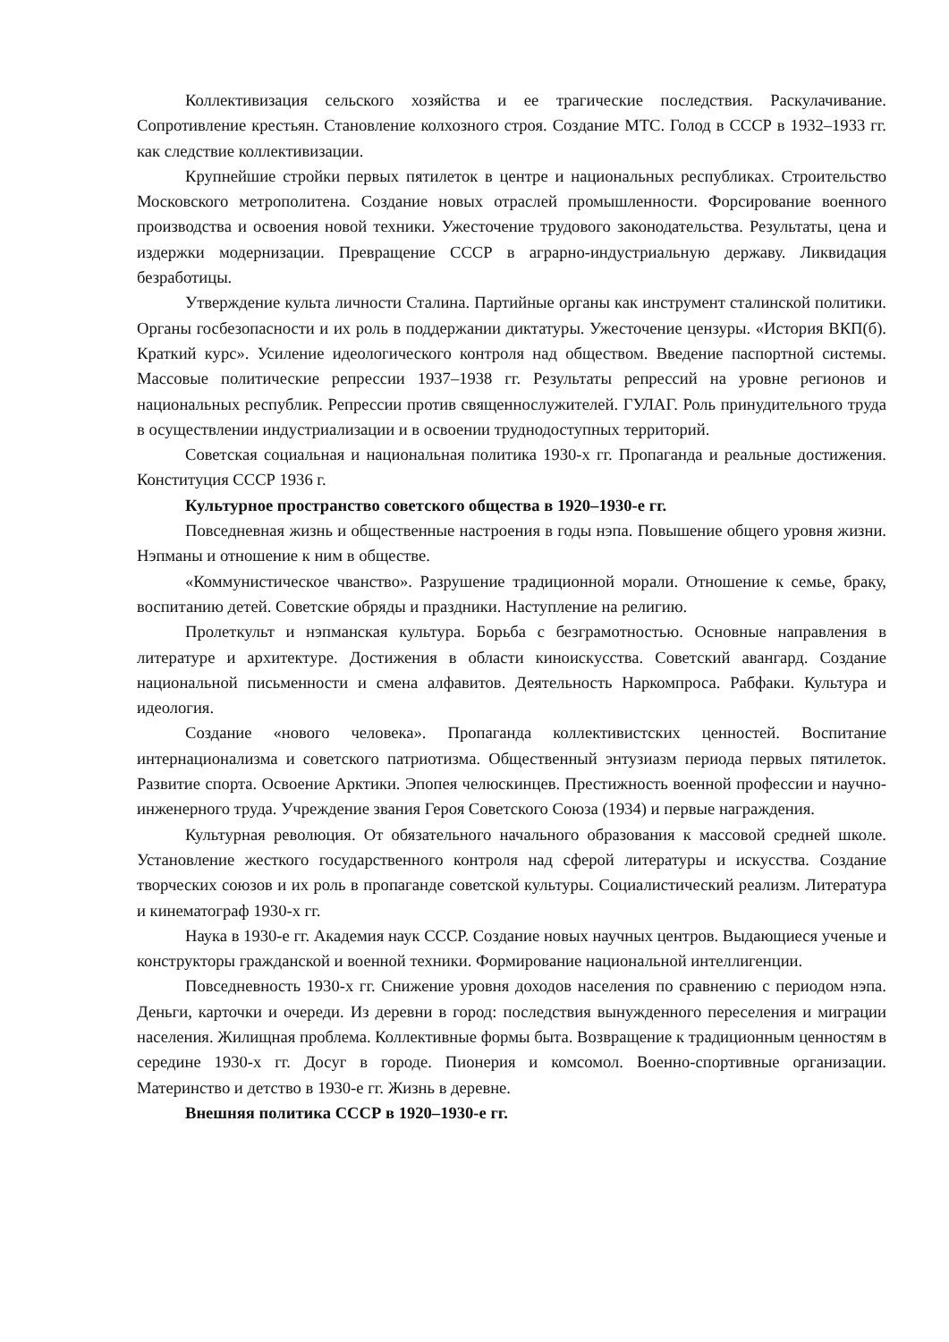Коллективизация сельского хозяйства и ее трагические последствия. Раскулачивание. Сопротивление крестьян. Становление колхозного строя. Создание МТС. Голод в СССР в 1932–1933 гг. как следствие коллективизации.
Крупнейшие стройки первых пятилеток в центре и национальных республиках. Строительство Московского метрополитена. Создание новых отраслей промышленности. Форсирование военного производства и освоения новой техники. Ужесточение трудового законодательства. Результаты, цена и издержки модернизации. Превращение СССР в аграрно-индустриальную державу. Ликвидация безработицы.
Утверждение культа личности Сталина. Партийные органы как инструмент сталинской политики. Органы госбезопасности и их роль в поддержании диктатуры. Ужесточение цензуры. «История ВКП(б). Краткий курс». Усиление идеологического контроля над обществом. Введение паспортной системы. Массовые политические репрессии 1937–1938 гг. Результаты репрессий на уровне регионов и национальных республик. Репрессии против священнослужителей. ГУЛАГ. Роль принудительного труда в осуществлении индустриализации и в освоении труднодоступных территорий.
Советская социальная и национальная политика 1930-х гг. Пропаганда и реальные достижения. Конституция СССР 1936 г.
Культурное пространство советского общества в 1920–1930-е гг.
Повседневная жизнь и общественные настроения в годы нэпа. Повышение общего уровня жизни. Нэпманы и отношение к ним в обществе.
«Коммунистическое чванство». Разрушение традиционной морали. Отношение к семье, браку, воспитанию детей. Советские обряды и праздники. Наступление на религию.
Пролеткульт и нэпманская культура. Борьба с безграмотностью. Основные направления в литературе и архитектуре. Достижения в области киноискусства. Советский авангард. Создание национальной письменности и смена алфавитов. Деятельность Наркомпроса. Рабфаки. Культура и идеология.
Создание «нового человека». Пропаганда коллективистских ценностей. Воспитание интернационализма и советского патриотизма. Общественный энтузиазм периода первых пятилеток. Развитие спорта. Освоение Арктики. Эпопея челюскинцев. Престижность военной профессии и научно-инженерного труда. Учреждение звания Героя Советского Союза (1934) и первые награждения.
Культурная революция. От обязательного начального образования к массовой средней школе. Установление жесткого государственного контроля над сферой литературы и искусства. Создание творческих союзов и их роль в пропаганде советской культуры. Социалистический реализм. Литература и кинематограф 1930-х гг.
Наука в 1930-е гг. Академия наук СССР. Создание новых научных центров. Выдающиеся ученые и конструкторы гражданской и военной техники. Формирование национальной интеллигенции.
Повседневность 1930-х гг. Снижение уровня доходов населения по сравнению с периодом нэпа. Деньги, карточки и очереди. Из деревни в город: последствия вынужденного переселения и миграции населения. Жилищная проблема. Коллективные формы быта. Возвращение к традиционным ценностям в середине 1930-х гг. Досуг в городе. Пионерия и комсомол. Военно-спортивные организации. Материнство и детство в 1930-е гг. Жизнь в деревне.
Внешняя политика СССР в 1920–1930-е гг.